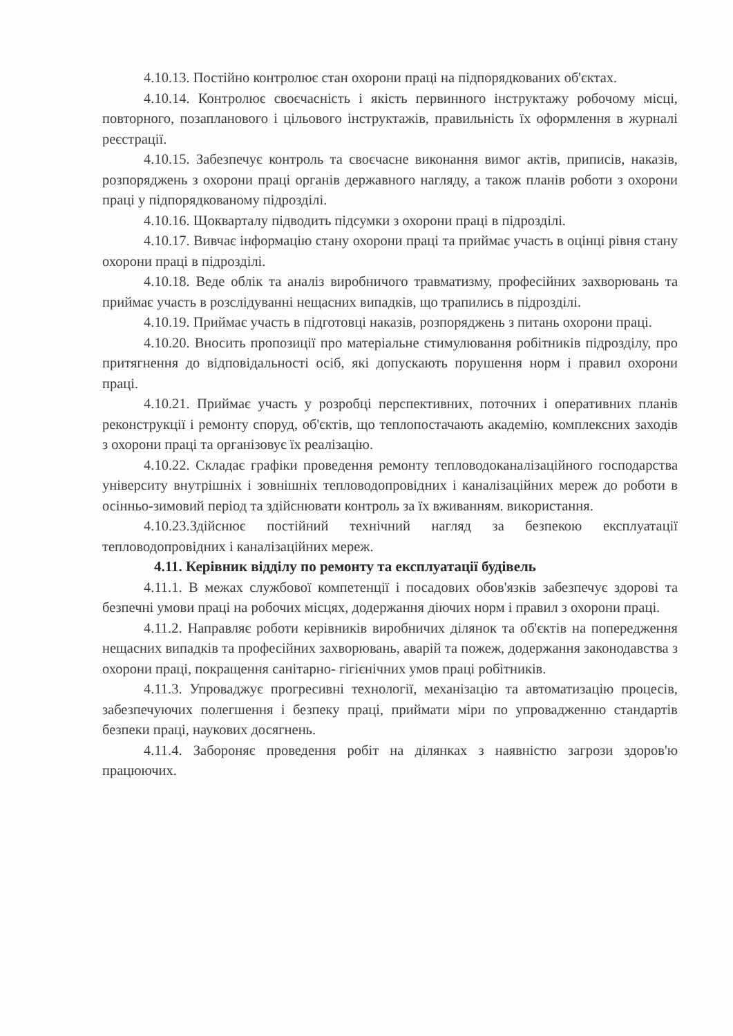4.10.13. Постійно контролює стан охорони праці на підпорядкованих об'єктах.
4.10.14. Контролює своєчасність і якість первинного інструктажу робочому місці, повторного, позапланового і цільового інструктажів, правильність їх оформлення в журналі реєстрації.
4.10.15. Забезпечує контроль та своєчасне виконання вимог актів, приписів, наказів, розпоряджень з охорони праці органів державного нагляду, а також планів роботи з охорони праці у підпорядкованому підрозділі.
4.10.16. Щокварталу підводить підсумки з охорони праці в підрозділі.
4.10.17. Вивчає інформацію стану охорони праці та приймає участь в оцінці рівня стану охорони праці в підрозділі.
4.10.18. Веде облік та аналіз виробничого травматизму, професійних захворювань та приймає участь в розслідуванні нещасних випадків, що трапились в підрозділі.
4.10.19. Приймає участь в підготовці наказів, розпоряджень з питань охорони праці.
4.10.20. Вносить пропозиції про матеріальне стимулювання робітників підрозділу, про притягнення до відповідальності осіб, які допускають порушення норм і правил охорони праці.
4.10.21. Приймає участь у розробці перспективних, поточних і оперативних планів реконструкції і ремонту споруд, об'єктів, що теплопостачають академію, комплексних заходів з охорони праці та організовує їх реалізацію.
4.10.22. Складає графіки проведення ремонту тепловодоканалізаційного господарства університу внутрішніх і зовнішніх тепловодопровідних і каналізаційних мереж до роботи в осінньо-зимовий період та здійснювати контроль за їх вживанням. використання.
4.10.23.Здійснює постійний технічний нагляд за безпекою експлуатації тепловодопровідних і каналізаційних мереж.
4.11. Керівник відділу по ремонту та експлуатації будівель
4.11.1. В межах службової компетенції і посадових обов'язків забезпечує здорові та безпечні умови праці на робочих місцях, додержання діючих норм і правил з охорони праці.
4.11.2. Направляє роботи керівників виробничих ділянок та об'єктів на попередження нещасних випадків та професійних захворювань, аварій та пожеж, додержання законодавства з охорони праці, покращення санітарно- гігієнічних умов праці робітників.
4.11.3. Упроваджує прогресивні технології, механізацію та автоматизацію процесів, забезпечуючих полегшення і безпеку праці, приймати міри по упровадженню стандартів безпеки праці, наукових досягнень.
4.11.4. Забороняє проведення робіт на ділянках з наявністю загрози здоров'ю працюючих.